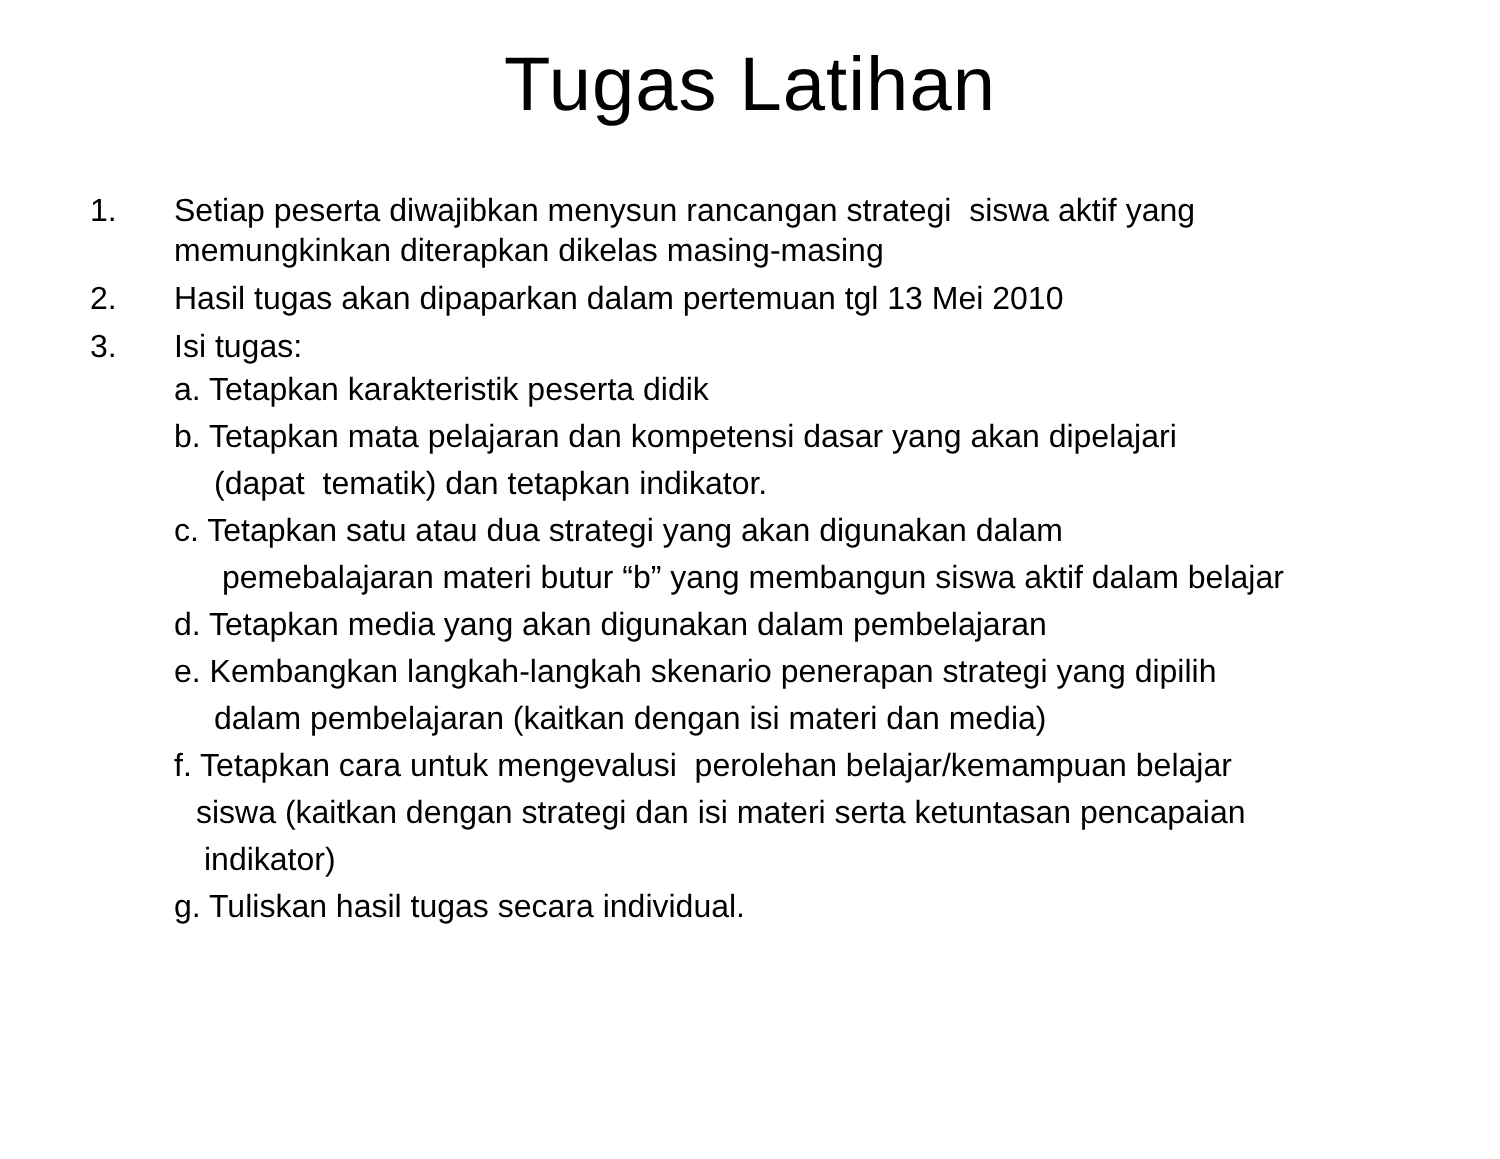Tugas Latihan
1. Setiap peserta diwajibkan menysun rancangan strategi siswa aktif yang memungkinkan diterapkan dikelas masing-masing
2. Hasil tugas akan dipaparkan dalam pertemuan tgl 13 Mei 2010
3. Isi tugas:
a. Tetapkan karakteristik peserta didik
b. Tetapkan mata pelajaran dan kompetensi dasar yang akan dipelajari
(dapat tematik) dan tetapkan indikator.
c. Tetapkan satu atau dua strategi yang akan digunakan dalam
pemebalajaran materi butur “b” yang membangun siswa aktif dalam belajar
d. Tetapkan media yang akan digunakan dalam pembelajaran
e. Kembangkan langkah-langkah skenario penerapan strategi yang dipilih
dalam pembelajaran (kaitkan dengan isi materi dan media)
f. Tetapkan cara untuk mengevalusi perolehan belajar/kemampuan belajar
siswa (kaitkan dengan strategi dan isi materi serta ketuntasan pencapaian
indikator)
g. Tuliskan hasil tugas secara individual.